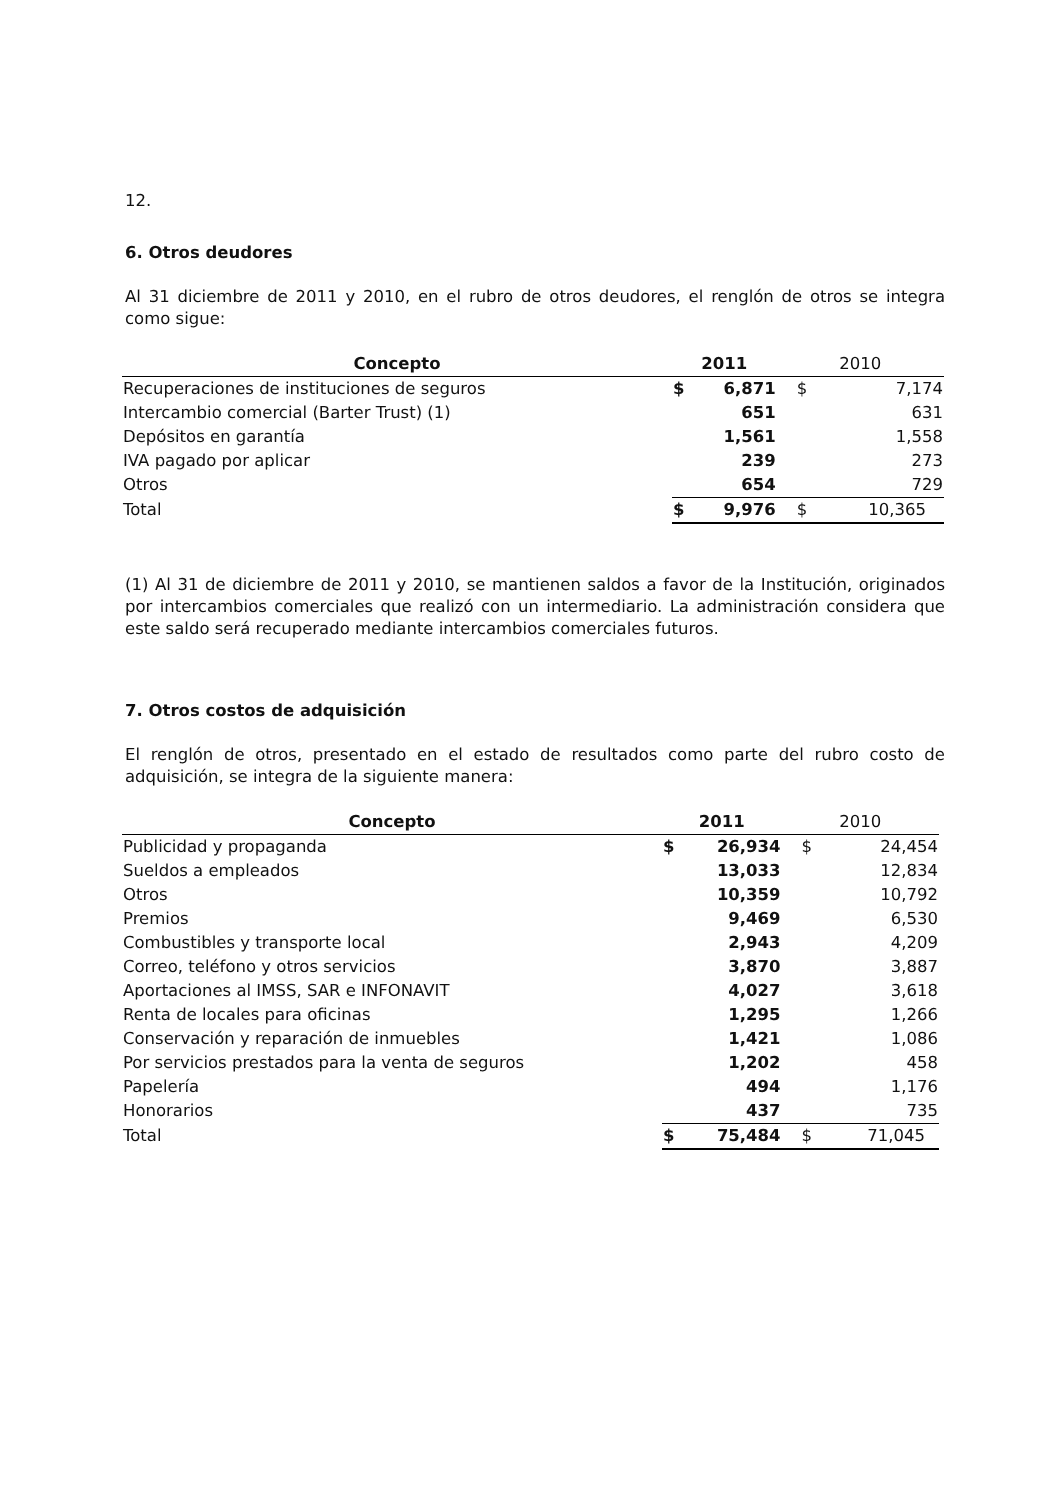12.
6. Otros deudores
Al 31 diciembre de 2011 y 2010, en el rubro de otros deudores, el renglón de otros se integra como sigue:
| Concepto | 2011 | | 2010 | |
| --- | --- | --- | --- | --- |
| Recuperaciones de instituciones de seguros | $ | 6,871 | $ | 7,174 |
| Intercambio comercial (Barter Trust) (1) | | 651 | | 631 |
| Depósitos en garantía | | 1,561 | | 1,558 |
| IVA pagado por aplicar | | 239 | | 273 |
| Otros | | 654 | | 729 |
| Total | $ | 9,976 | $ | 10,365 |
(1) Al 31 de diciembre de 2011 y 2010, se mantienen saldos a favor de la Institución, originados por intercambios comerciales que realizó con un intermediario. La administración considera que este saldo será recuperado mediante intercambios comerciales futuros.
7. Otros costos de adquisición
El renglón de otros, presentado en el estado de resultados como parte del rubro costo de adquisición, se integra de la siguiente manera:
| Concepto | 2011 | | 2010 | |
| --- | --- | --- | --- | --- |
| Publicidad y propaganda | $ | 26,934 | $ | 24,454 |
| Sueldos a empleados | | 13,033 | | 12,834 |
| Otros | | 10,359 | | 10,792 |
| Premios | | 9,469 | | 6,530 |
| Combustibles y transporte local | | 2,943 | | 4,209 |
| Correo, teléfono y otros servicios | | 3,870 | | 3,887 |
| Aportaciones al IMSS, SAR e INFONAVIT | | 4,027 | | 3,618 |
| Renta de locales para oficinas | | 1,295 | | 1,266 |
| Conservación y reparación de inmuebles | | 1,421 | | 1,086 |
| Por servicios prestados para la venta de seguros | | 1,202 | | 458 |
| Papelería | | 494 | | 1,176 |
| Honorarios | | 437 | | 735 |
| Total | $ | 75,484 | $ | 71,045 |